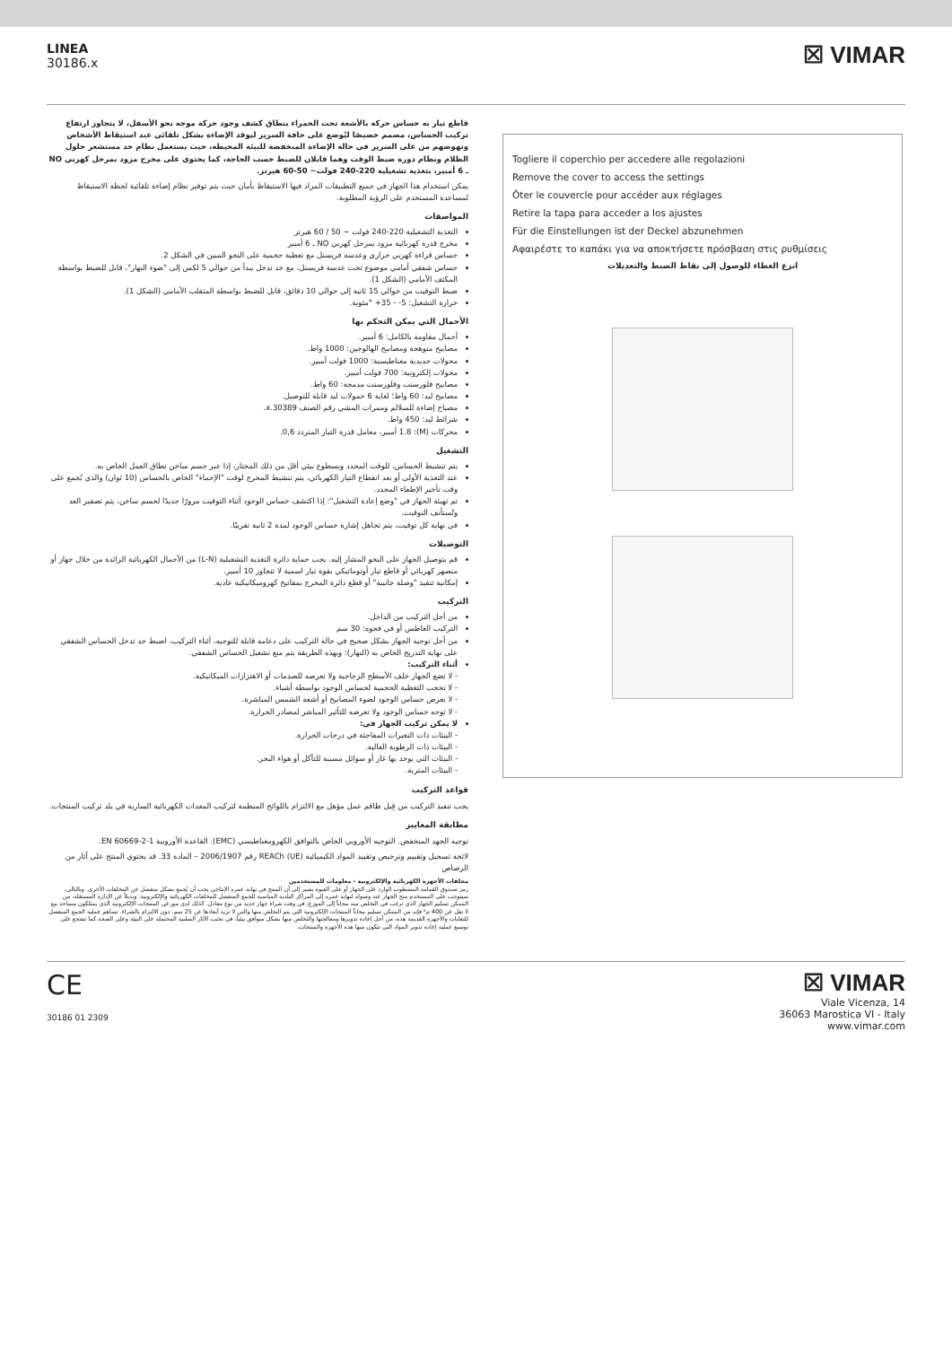LINEA
30186.x
☒ VIMAR
قاطع تيار به حساس حركة بالأشعة تحت الحمراء بنطاق كشف وجود حركة موجه نحو الأسفل، لا يتجاوز ارتفاع تركيب الحساس، مصمم خصيصًا ليُوضع على حافة السرير ليوقد الإضاءة بشكل تلقائي عند استيقاظ الأشخاص ونهوضهم من على السرير في حالة الإضاءة المنخفضة للبيئة المحيطة، حيث يستعمل نظام حد مستشعر حلول الظلام ونظام دورة ضبط الوقت وهما قابلان للضبط حسب الحاجة، كما يحتوي على مخرج مزود بمرحل كهربي NO ـ 6 أمبير، بتغذية تشغيلية 220-240 فولت~ 50-60 هيرتز.
يمكن استخدام هذا الجهاز في جميع التطبيقات المراد فيها الاستيقاظ بأمان حيث يتم توفير نظام إضاءة تلقائية لحظة الاستيقاظ لمساعدة المستخدم على الرؤية المطلوبة.
المواصفات
التغذية التشغيلية 220-240 فولت ~ 50 / 60 هيرتز
مخرج قدرة كهربائية مزود بمرحل كهربي NO ـ 6 أمبير
حساس قراءة كهربي حراري وعدسة فريسنل مع تغطية حجمية على النحو المبين في الشكل 2.
حساس شفقي أمامي موضوع تحت عدسة فريسنل، مع حد تدخل يبدأ من حوالي 5 لكس إلى "ضوء النهار"، قابل للضبط بواسطة المكثف الأمامي (الشكل 1).
ضبط التوقيت من حوالي 15 ثانية إلى حوالي 10 دقائق، قابل للضبط بواسطة المتقلب الأمامي (الشكل 1).
حرارة التشغيل: 5- - 35+ °مئوية.
الأحمال التي يمكن التحكم بها
أحمال مقاومة بالكامل: 6 أمبير.
مصابيح متوهجة ومصابيح الهالوجين: 1000 واط.
محولات حديدية مغناطيسية: 1000 فولت أمبير.
محولات إلكترونية: 700 فولت أمبير.
مصابيح فلورسنت وفلورسنت مدمجة: 60 واط.
مصابيح ليد: 60 واط؛ لغاية 6 حمولات ليد قابلة للتوصيل.
مصباح إضاءة للسلالم وممرات المشي رقم الصنف 30389.x.
شرائط ليد: 450 واط.
محركات (M): 1.8 أمبير، معامل قدرة التيار المتردد 0,6.
التشغيل
يتم تنشيط الحساس، للوقت المحدد وبسطوع بيئي أقل من ذلك المختار، إذا عبر جسم ساخن نطاق العمل الخاص به.
عند التغذية الأولى أو بعد انقطاع التيار الكهربائي، يتم تنشيط المخرج لوقت "الإحماء" الخاص بالحساس (10 ثوان) والذي يُجمع على وقت تأخير الإطفاء المحدد.
تم تهيئة الجهاز في "وضع إعادة التشغيل": إذا اكتشف حساس الوجود أثناء التوقيت مرورًا جديدًا لجسم ساخن، يتم تصفير العد وتُستأنف التوقيت.
في نهاية كل توقيت، يتم تجاهل إشارة حساس الوجود لمدة 2 ثانية تقريبًا.
التوصيلات
قم بتوصيل الجهاز على النحو المشار إليه. يجب حماية دائرة التغذية التشغيلية (L-N) من الأحمال الكهربائية الزائدة من خلال جهاز أو منصهر كهربائي أو قاطع تيار أوتوماتيكي بقوة تيار اسمية لا تتجاوز 10 أمبير.
إمكانية تنفيذ "وصلة جانبية" أو قطع دائرة المخرج بمفاتيح كهروميكانيكية عادية.
التركيب
من أجل التركيب من الداخل.
التركيب الغاطس أو في فجوة: 30 سم
من أجل توجيه الجهاز بشكل صحيح في حالة التركيب على دعامة قابلة للتوجيه، أثناء التركيب، اضبط حد تدخل الحساس الشفقي على نهاية التدريج الخاص به (النهار): وبهذه الطريقة يتم منع تشغيل الحساس الشفقي.
أثناء التركيب:
- لا تضع الجهاز خلف الأسطح الزجاجية ولا تعرضه للصدمات أو الاهتزازات الميكانيكية.
- لا تحجب التغطية الحجمية لحساس الوجود بواسطة أشياء.
- لا تعرض حساس الوجود لضوء المصابيح أو أشعة الشمس المباشرة.
- لا توجه حساس الوجود ولا تعرضه للتأثير المباشر لمصادر الحرارة.
لا يمكن تركيب الجهاز في:
- البيئات ذات التغيرات المفاجئة في درجات الحرارة.
- البيئات ذات الرطوبة العالية.
- البيئات التي يوجد بها غاز أو سوائل مسببة للتآكل أو هواء البحر.
- البيئات المتربة.
قواعد التركيب
يجب تنفيذ التركيب من قِبل طاقم عمل مؤهل مع الالتزام باللوائح المنظمة لتركيب المعدات الكهربائية السارية في بلد تركيب المنتجات.
مطابقة المعايير
توجيه الجهد المنخفض. التوجيه الأوروبي الخاص بالتوافق الكهرومغناطيسي (EMC). القاعدة الأوروبية EN 60669-2-1.
لائحة تسجيل وتقييم وترخيص وتقييد المواد الكيميائية REACh (UE) رقم 2006/1907 – المادة 33. قد يحتوي المنتج على آثار من الرصاص
مخلفات الأجهزة الكهربائية والإلكترونية - معلومات للمستخدمين
رمز صندوق القمامة المشطوب الوارد على الجهاز أو على العبوة يشير إلى أن المنتج في نهاية عمره الإنتاجي يجب أن يُجمع بشكل منفصل عن المخلفات الأخرى. وبالتالي، سيتوجب على المستخدم منح الجهاز عند وصوله لنهاية عمره إلى المراكز البلدية المناسبة للجمع المنفصل للمخلفات الكهربائية والإلكترونية. وبديلاً عن الإدارة المستقلة، من الممكن تسليم الجهاز الذي ترغب في التخلص منه مجاناً إلى الموزع، في وقت شراء جهاز جديد من نوع معادل. كذلك لدى موزعي المنتجات الإلكترونية الذي يمتلكون مساحة بيع لا تقل عن 400 م² فإنه من الممكن تسليم مجاناً المنتجات الإلكترونية التي يتم التخلص منها والتي لا تزيد أبعادها عن 25 سم، دون الالتزام بالشراء. تساهم عملية الجمع المنفصل للنفايات والأجهزة القديمة هذه، من أجل إعادة تدويرها ومعالجتها والتخلص منها بشكل متوافق بيئياً، في تجنب الآثار السلبية المحتملة على البيئة وعلى الصحة كما تشجع على توسيع عملية إعادة تدوير المواد التي تتكون منها هذه الأجهزة والمنتجات.
Togliere il coperchio per accedere alle regolazioni
Remove the cover to access the settings
Ôter le couvercle pour accéder aux réglages
Retire la tapa para acceder a los ajustes
Für die Einstellungen ist der Deckel abzunehmen
Αφαιρέστε το καπάκι για να αποκτήσετε πρόσβαση στις ρυθμίσεις
انزع الغطاء للوصول إلى نقاط الضبط والتعديلات
CE
30186 01 2309
☒ VIMAR
Viale Vicenza, 14
36063 Marostica VI - Italy
www.vimar.com